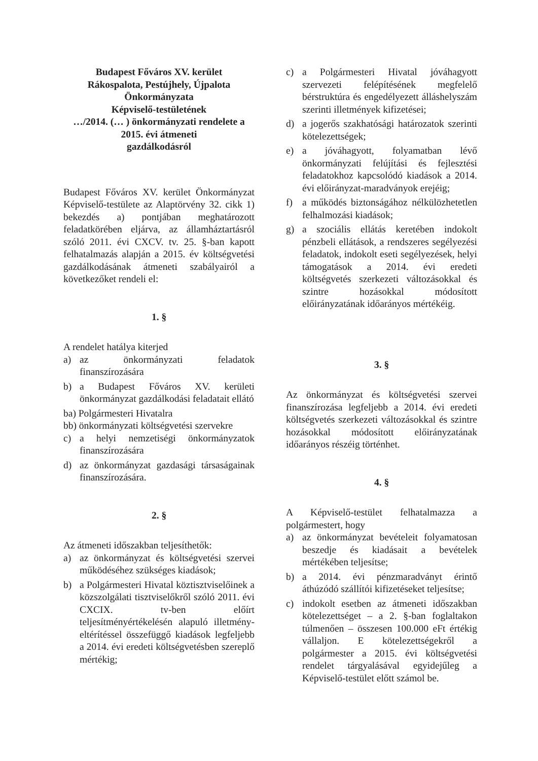Budapest Főváros XV. kerület
Rákospalota, Pestújhely, Újpalota
Önkormányzata
Képviselő-testületének
…/2014. (… ) önkormányzati rendelete a
2015. évi átmeneti
gazdálkodásról
Budapest Főváros XV. kerület Önkormányzat Képviselő-testülete az Alaptörvény 32. cikk 1) bekezdés a) pontjában meghatározott feladatkörében eljárva, az államháztartásról szóló 2011. évi CXCV. tv. 25. §-ban kapott felhatalmazás alapján a 2015. év költségvetési gazdálkodásának átmeneti szabályairól a következőket rendeli el:
1. §
A rendelet hatálya kiterjed
a) az önkormányzati feladatok finanszírozására
b) a Budapest Főváros XV. kerületi önkormányzat gazdálkodási feladatait ellátó
ba) Polgármesteri Hivatalra
bb) önkormányzati költségvetési szervekre
c) a helyi nemzetiségi önkormányzatok finanszírozására
d) az önkormányzat gazdasági társaságainak finanszírozására.
2. §
Az átmeneti időszakban teljesíthetők:
a) az önkormányzat és költségvetési szervei működéséhez szükséges kiadások;
b) a Polgármesteri Hivatal köztisztviselőinek a közszolgálati tisztviselőkről szóló 2011. évi CXCIX. tv-ben előírt teljesítményértékelésén alapuló illetmény-eltérítéssel összefüggő kiadások legfeljebb a 2014. évi eredeti költségvetésben szereplő mértékig;
c) a Polgármesteri Hivatal jóváhagyott szervezeti felépítésének megfelelő bérstruktúra és engedélyezett álláshelyszám szerinti illetmények kifizetései;
d) a jogerős szakhatósági határozatok szerinti kötelezettségek;
e) a jóváhagyott, folyamatban lévő önkormányzati felújítási és fejlesztési feladatokhoz kapcsolódó kiadások a 2014. évi előirányzat-maradványok erejéig;
f) a működés biztonságához nélkülözhetetlen felhalmozási kiadások;
g) a szociális ellátás keretében indokolt pénzbeli ellátások, a rendszeres segélyezési feladatok, indokolt eseti segélyezések, helyi támogatások a 2014. évi eredeti költségvetés szerkezeti változásokkal és szintre hozásokkal módosított előirányzatának időarányos mértékéig.
3. §
Az önkormányzat és költségvetési szervei finanszírozása legfeljebb a 2014. évi eredeti költségvetés szerkezeti változásokkal és szintre hozásokkal módosított előirányzatának időarányos részéig történhet.
4. §
A Képviselő-testület felhatalmazza a polgármestert, hogy
a) az önkormányzat bevételeit folyamatosan beszedje és kiadásait a bevételek mértékében teljesítse;
b) a 2014. évi pénzmaradványt érintő áthúzódó szállítói kifizetéseket teljesítse;
c) indokolt esetben az átmeneti időszakban kötelezettséget – a 2. §-ban foglaltakon túlmenően – összesen 100.000 eFt értékig vállaljon. E kötelezettségekről a polgármester a 2015. évi költségvetési rendelet tárgyalásával egyidejűleg a Képviselő-testület előtt számol be.